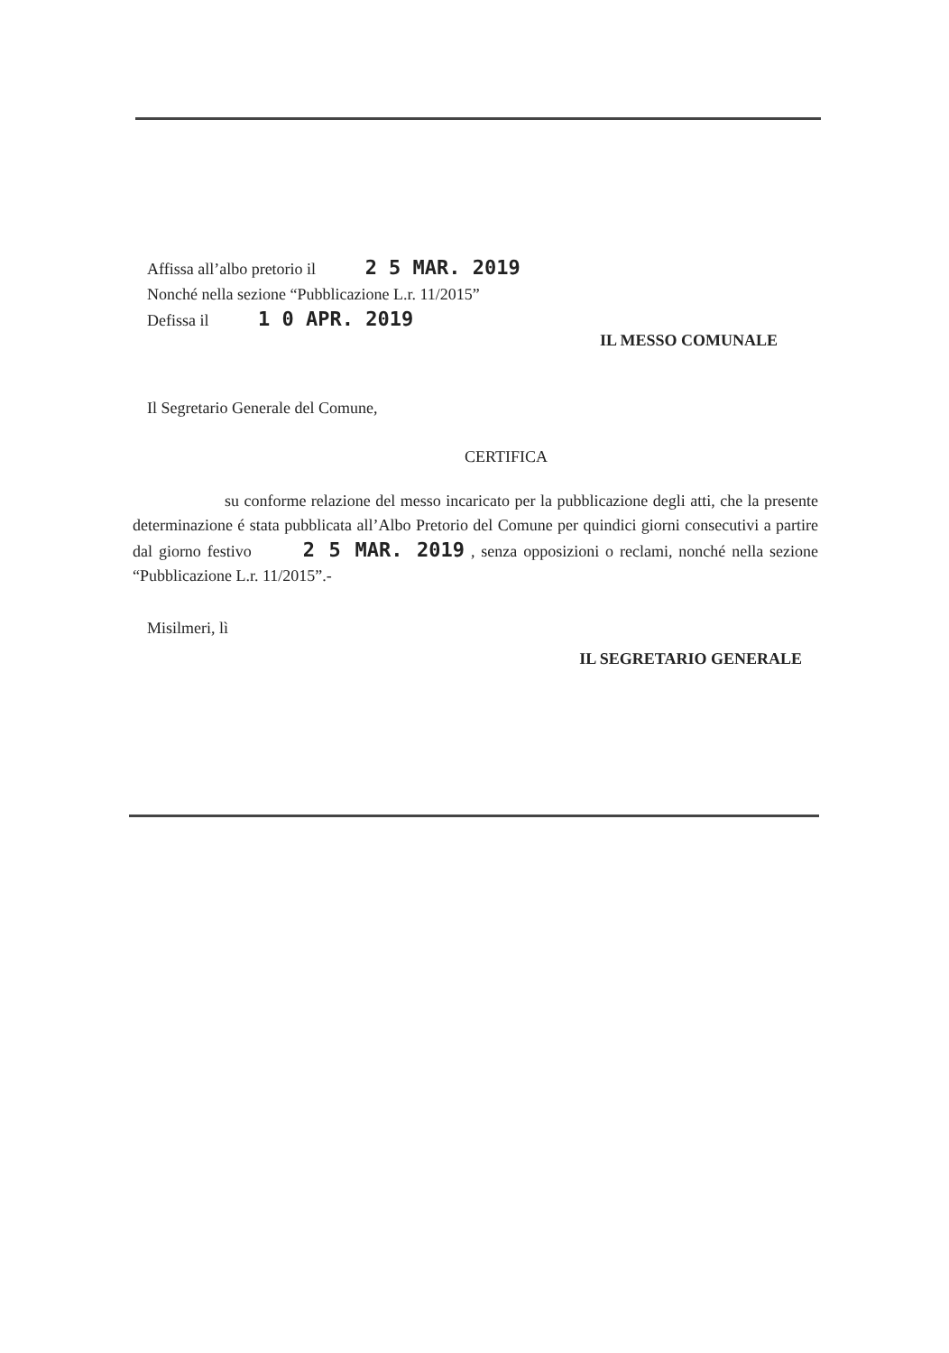Affissa all’albo pretorio il 2 5 MAR. 2019
Nonché nella sezione “Pubblicazione L.r. 11/2015”
Defissa il 1 0 APR. 2019
IL MESSO COMUNALE
Il Segretario Generale del Comune,
CERTIFICA
su conforme relazione del messo incaricato per la pubblicazione degli atti, che la presente determinazione é stata pubblicata all’Albo Pretorio del Comune per quindici giorni consecutivi a partire dal giorno festivo 2 5 MAR. 2019 , senza opposizioni o reclami, nonché nella sezione “Pubblicazione L.r. 11/2015”.-
Misilmeri, lì
IL SEGRETARIO GENERALE